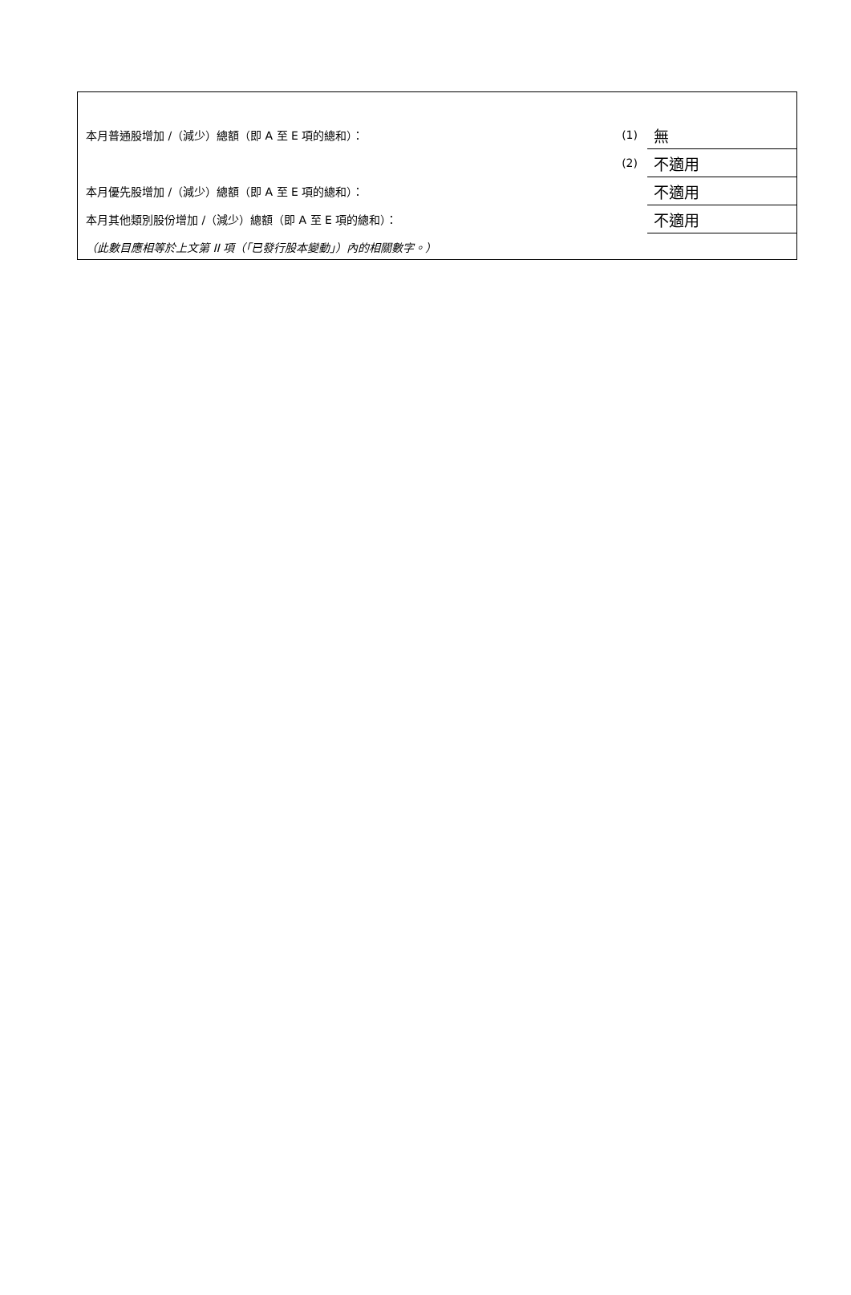| 本月普通股增加 /（減少）總額（即 A 至 E 項的總和）： | (1) | 無 |
| | (2) | 不適用 |
| 本月優先股增加 /（減少）總額（即 A 至 E 項的總和）： | | 不適用 |
| 本月其他類別股份增加 /（減少）總額（即 A 至 E 項的總和）： | | 不適用 |
| （此數目應相等於上文第 II 項（「已發行股本變動」）內的相關數字。） | | |